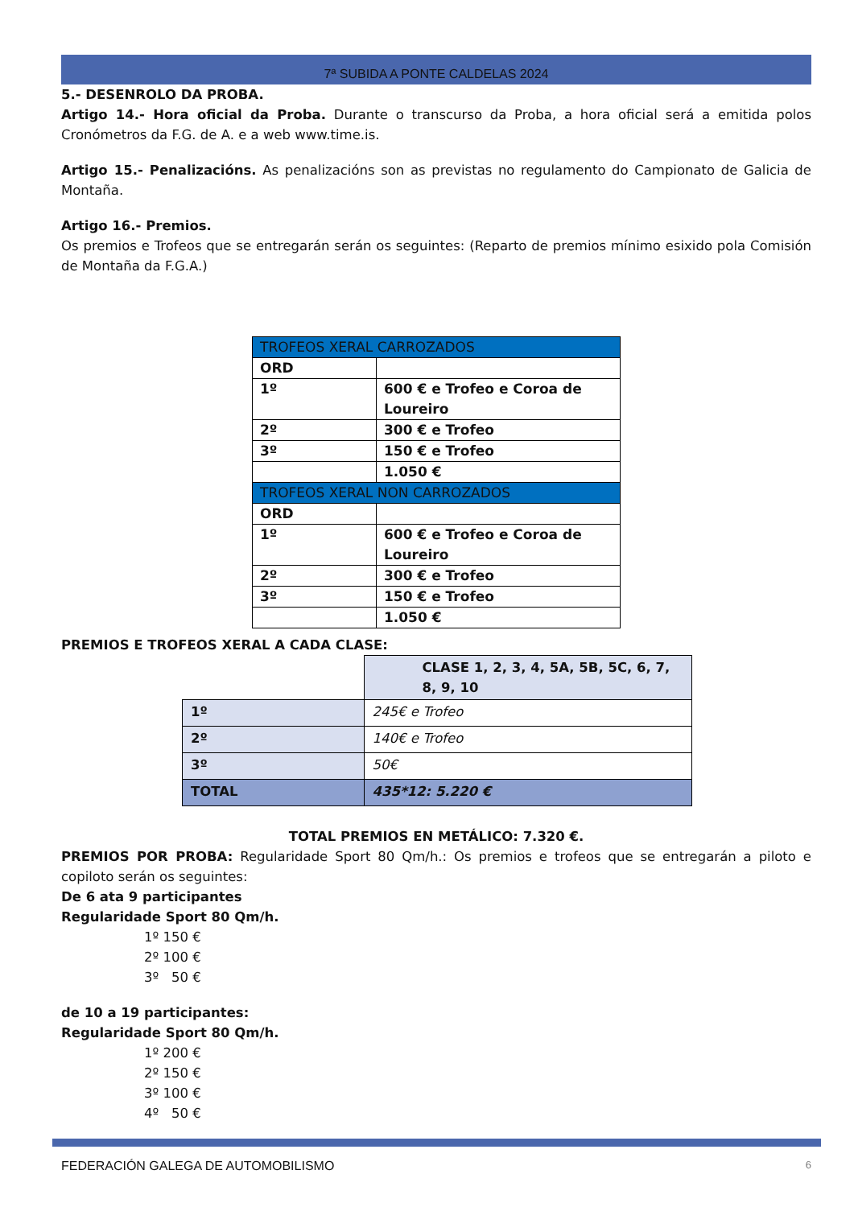7ª SUBIDA A PONTE CALDELAS 2024
5.- DESENROLO DA PROBA.
Artigo 14.- Hora oficial da Proba. Durante o transcurso da Proba, a hora oficial será a emitida polos Cronómetros da F.G. de A. e a web www.time.is.
Artigo 15.- Penalizacións. As penalizacións son as previstas no regulamento do Campionato de Galicia de Montaña.
Artigo 16.- Premios.
Os premios e Trofeos que se entregarán serán os seguintes: (Reparto de premios mínimo esixido pola Comisión de Montaña da F.G.A.)
| TROFEOS XERAL CARROZADOS | |
| ORD | |
| 1º | 600 € e Trofeo e Coroa de Loureiro |
| 2º | 300 € e Trofeo |
| 3º | 150 € e Trofeo |
| | 1.050 € |
| TROFEOS XERAL NON CARROZADOS | |
| ORD | |
| 1º | 600 € e Trofeo e Coroa de Loureiro |
| 2º | 300 € e Trofeo |
| 3º | 150 € e Trofeo |
| | 1.050 € |
PREMIOS E TROFEOS XERAL A CADA CLASE:
| | CLASE 1, 2, 3, 4, 5A, 5B, 5C, 6, 7, 8, 9, 10 |
| 1º | 245€ e Trofeo |
| 2º | 140€ e Trofeo |
| 3º | 50€ |
| TOTAL | 435*12: 5.220 € |
TOTAL PREMIOS EN METÁLICO: 7.320 €.
PREMIOS POR PROBA: Regularidade Sport 80 Qm/h.: Os premios e trofeos que se entregarán a piloto e copiloto serán os seguintes:
De 6 ata 9 participantes
Regularidade Sport 80 Qm/h.
1º 150 €
2º 100 €
3º 50 €
de 10 a 19 participantes:
Regularidade Sport 80 Qm/h.
1º 200 €
2º 150 €
3º 100 €
4º 50 €
FEDERACIÓN GALEGA DE AUTOMOBILISMO 6